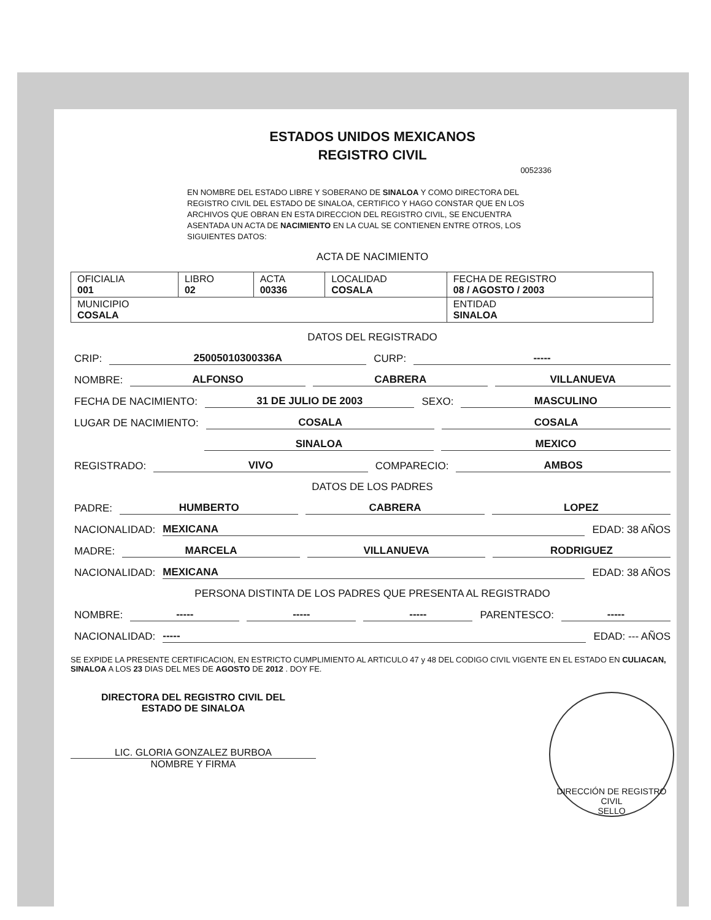ESTADOS UNIDOS MEXICANOS
REGISTRO CIVIL
0052336
EN NOMBRE DEL ESTADO LIBRE Y SOBERANO DE SINALOA Y COMO DIRECTORA DEL REGISTRO CIVIL DEL ESTADO DE SINALOA, CERTIFICO Y HAGO CONSTAR QUE EN LOS ARCHIVOS QUE OBRAN EN ESTA DIRECCION DEL REGISTRO CIVIL, SE ENCUENTRA ASENTADA UN ACTA DE NACIMIENTO EN LA CUAL SE CONTIENEN ENTRE OTROS, LOS SIGUIENTES DATOS:
ACTA DE NACIMIENTO
| OFICIALIA 001 | LIBRO 02 | ACTA 00336 | LOCALIDAD COSALA | FECHA DE REGISTRO 08 / AGOSTO / 2003 |
| MUNICIPIO COSALA | | | | ENTIDAD SINALOA |
DATOS DEL REGISTRADO
CRIP: 25005010300336A CURP: -----
NOMBRE: ALFONSO CABRERA VILLANUEVA
FECHA DE NACIMIENTO: 31 DE JULIO DE 2003 SEXO: MASCULINO
LUGAR DE NACIMIENTO: COSALA COSALA
SINALOA MEXICO
REGISTRADO: VIVO COMPARECIO: AMBOS
DATOS DE LOS PADRES
PADRE: HUMBERTO CABRERA LOPEZ
NACIONALIDAD: MEXICANA EDAD: 38 AÑOS
MADRE: MARCELA VILLANUEVA RODRIGUEZ
NACIONALIDAD: MEXICANA EDAD: 38 AÑOS
PERSONA DISTINTA DE LOS PADRES QUE PRESENTA AL REGISTRADO
NOMBRE: ----- ----- ----- PARENTESCO: -----
NACIONALIDAD: ----- EDAD: --- AÑOS
SE EXPIDE LA PRESENTE CERTIFICACION, EN ESTRICTO CUMPLIMIENTO AL ARTICULO 47 y 48 DEL CODIGO CIVIL VIGENTE EN EL ESTADO EN CULIACAN, SINALOA A LOS 23 DIAS DEL MES DE AGOSTO DE 2012 . DOY FE.
DIRECTORA DEL REGISTRO CIVIL DEL
ESTADO DE SINALOA
LIC. GLORIA GONZALEZ BURBOA
NOMBRE Y FIRMA
DIRECCIÓN DE REGISTRO CIVIL
SELLO